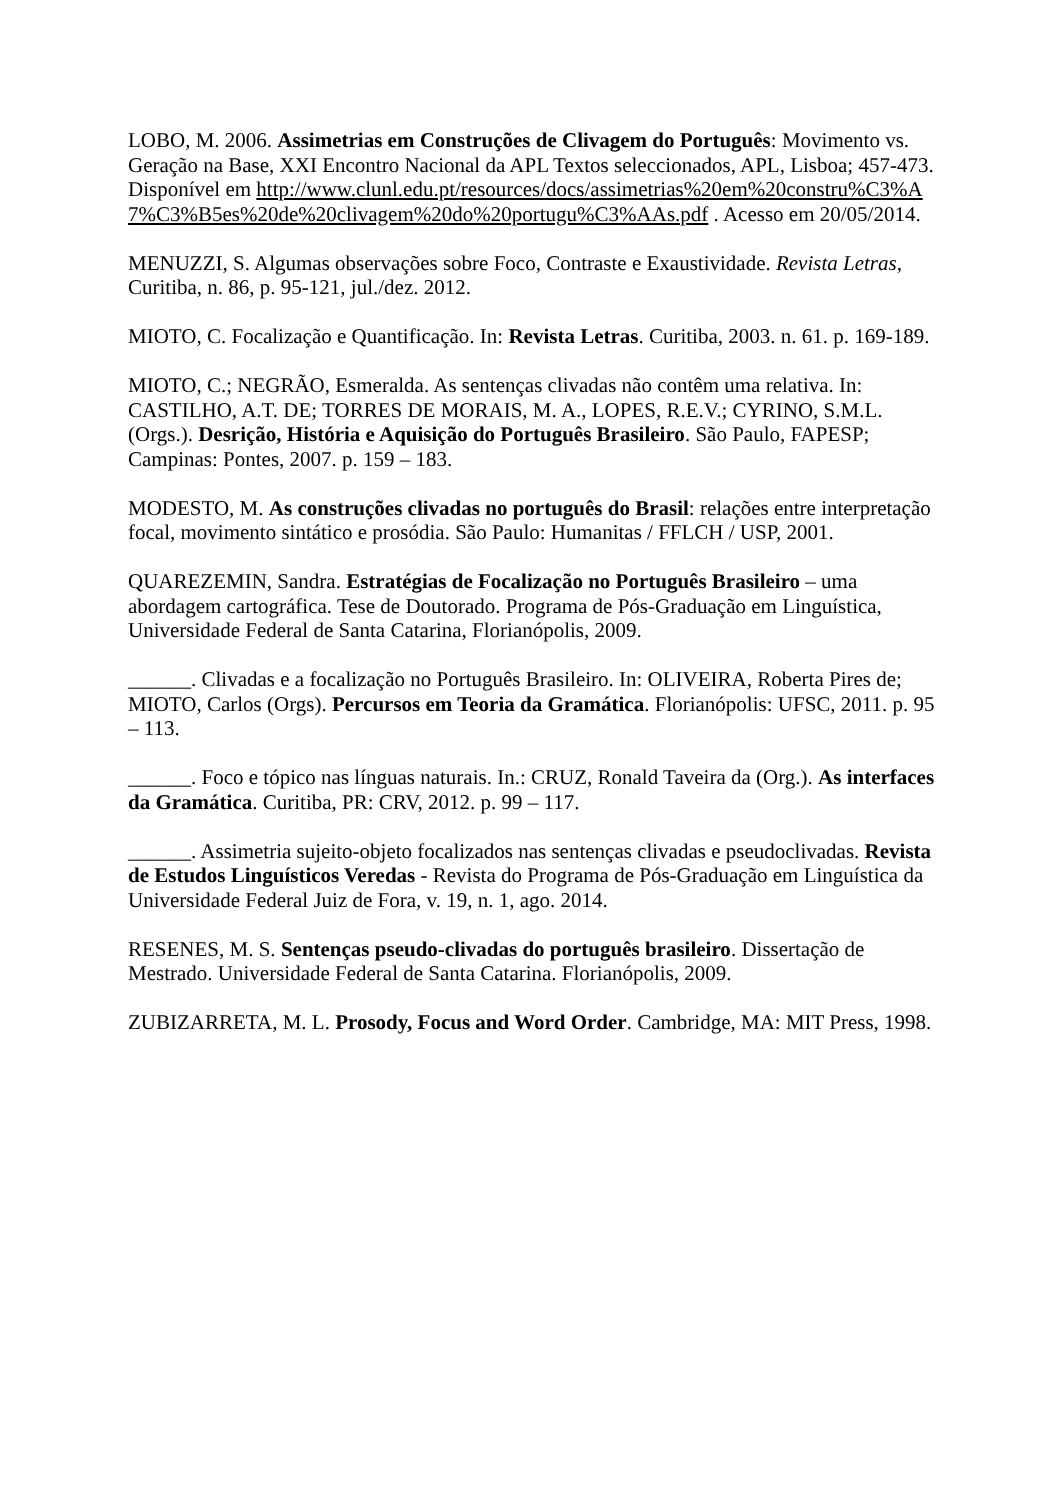LOBO, M. 2006. Assimetrias em Construções de Clivagem do Português: Movimento vs. Geração na Base, XXI Encontro Nacional da APL Textos seleccionados, APL, Lisboa; 457-473. Disponível em http://www.clunl.edu.pt/resources/docs/assimetrias%20em%20constru%C3%A7%C3%B5es%20de%20clivagem%20do%20portugu%C3%AAs.pdf . Acesso em 20/05/2014.
MENUZZI, S. Algumas observações sobre Foco, Contraste e Exaustividade. Revista Letras, Curitiba, n. 86, p. 95-121, jul./dez. 2012.
MIOTO, C. Focalização e Quantificação. In: Revista Letras. Curitiba, 2003. n. 61. p. 169-189.
MIOTO, C.; NEGRÃO, Esmeralda. As sentenças clivadas não contêm uma relativa. In: CASTILHO, A.T. DE; TORRES DE MORAIS, M. A., LOPES, R.E.V.; CYRINO, S.M.L. (Orgs.). Desrição, História e Aquisição do Português Brasileiro. São Paulo, FAPESP; Campinas: Pontes, 2007. p. 159 – 183.
MODESTO, M. As construções clivadas no português do Brasil: relações entre interpretação focal, movimento sintático e prosódia. São Paulo: Humanitas / FFLCH / USP, 2001.
QUAREZEMIN, Sandra. Estratégias de Focalização no Português Brasileiro – uma abordagem cartográfica. Tese de Doutorado. Programa de Pós-Graduação em Linguística, Universidade Federal de Santa Catarina, Florianópolis, 2009.
______. Clivadas e a focalização no Português Brasileiro. In: OLIVEIRA, Roberta Pires de; MIOTO, Carlos (Orgs). Percursos em Teoria da Gramática. Florianópolis: UFSC, 2011. p. 95 – 113.
______. Foco e tópico nas línguas naturais. In.: CRUZ, Ronald Taveira da (Org.). As interfaces da Gramática. Curitiba, PR: CRV, 2012. p. 99 – 117.
______. Assimetria sujeito-objeto focalizados nas sentenças clivadas e pseudoclivadas. Revista de Estudos Linguísticos Veredas - Revista do Programa de Pós-Graduação em Linguística da Universidade Federal Juiz de Fora, v. 19, n. 1, ago. 2014.
RESENES, M. S. Sentenças pseudo-clivadas do português brasileiro. Dissertação de Mestrado. Universidade Federal de Santa Catarina. Florianópolis, 2009.
ZUBIZARRETA, M. L. Prosody, Focus and Word Order. Cambridge, MA: MIT Press, 1998.